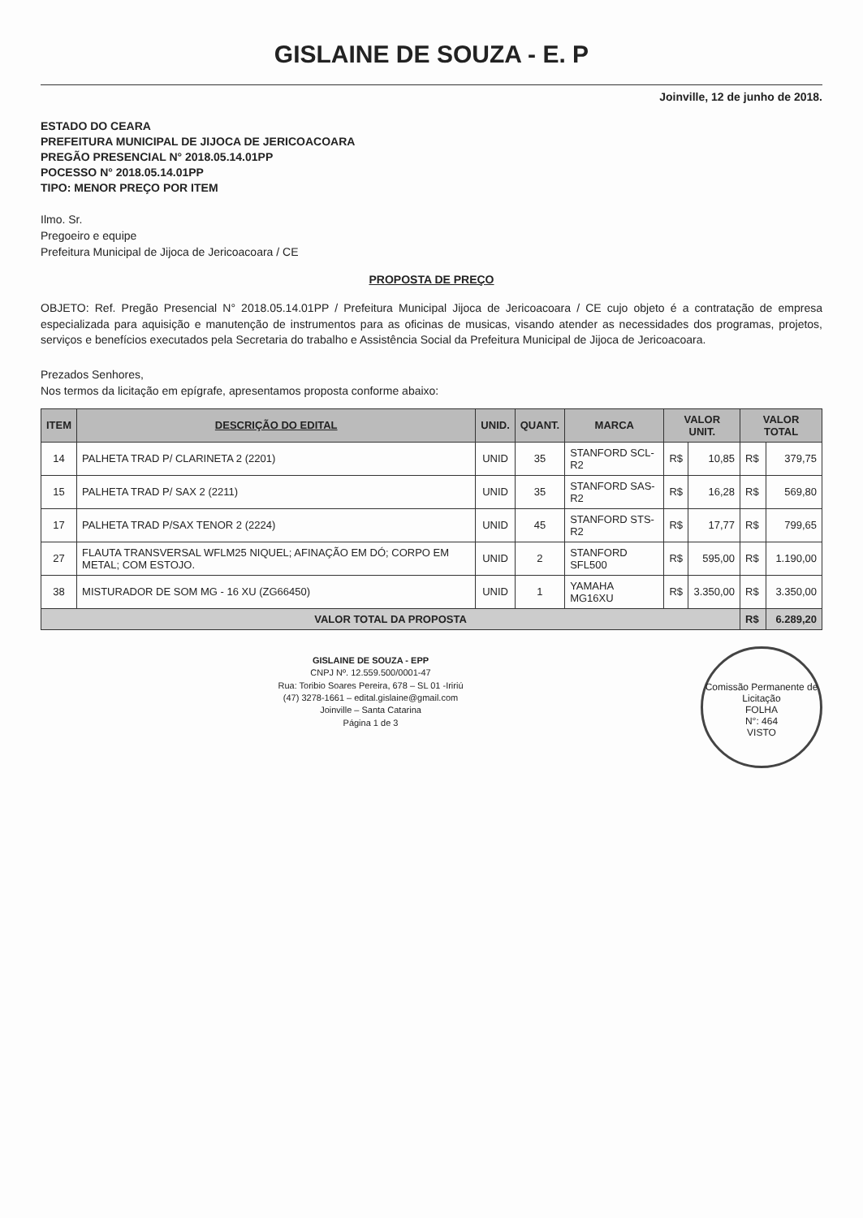GISLAINE DE SOUZA - E. P
Joinville, 12 de junho de 2018.
ESTADO DO CEARA
PREFEITURA MUNICIPAL DE JIJOCA DE JERICOACOARA
PREGÃO PRESENCIAL N° 2018.05.14.01PP
POCESSO N° 2018.05.14.01PP
TIPO: MENOR PREÇO POR ITEM
Ilmo. Sr.
Pregoeiro e equipe
Prefeitura Municipal de Jijoca de Jericoacoara / CE
PROPOSTA DE PREÇO
OBJETO: Ref. Pregão Presencial N° 2018.05.14.01PP / Prefeitura Municipal Jijoca de Jericoacoara / CE cujo objeto é a contratação de empresa especializada para aquisição e manutenção de instrumentos para as oficinas de musicas, visando atender as necessidades dos programas, projetos, serviços e benefícios executados pela Secretaria do trabalho e Assistência Social da Prefeitura Municipal de Jijoca de Jericoacoara.
Prezados Senhores,
Nos termos da licitação em epígrafe, apresentamos proposta conforme abaixo:
| ITEM | DESCRIÇÃO DO EDITAL | UNID. | QUANT. | MARCA | VALOR UNIT. | | VALOR TOTAL | |
| --- | --- | --- | --- | --- | --- | --- | --- | --- |
| 14 | PALHETA TRAD P/ CLARINETA 2 (2201) | UNID | 35 | STANFORD SCL-R2 | R$ | 10,85 | R$ | 379,75 |
| 15 | PALHETA TRAD P/ SAX 2 (2211) | UNID | 35 | STANFORD SAS-R2 | R$ | 16,28 | R$ | 569,80 |
| 17 | PALHETA TRAD P/SAX TENOR 2 (2224) | UNID | 45 | STANFORD STS-R2 | R$ | 17,77 | R$ | 799,65 |
| 27 | FLAUTA TRANSVERSAL WFLM25 NIQUEL; AFINAÇÃO EM DÓ; CORPO EM METAL; COM ESTOJO. | UNID | 2 | STANFORD SFL500 | R$ | 595,00 | R$ | 1.190,00 |
| 38 | MISTURADOR DE SOM MG - 16 XU (ZG66450) | UNID | 1 | YAMAHA MG16XU | R$ | 3.350,00 | R$ | 3.350,00 |
| VALOR TOTAL DA PROPOSTA | | | | | | | R$ | 6.289,20 |
Comissão Permanente de Licitação
FOLHA
N°: 464
VISTO
GISLAINE DE SOUZA - EPP
CNPJ Nº. 12.559.500/0001-47
Rua: Toribio Soares Pereira, 678 – SL 01 -Iririú
(47) 3278-1661 – edital.gislaine@gmail.com
Joinville – Santa Catarina
Página 1 de 3